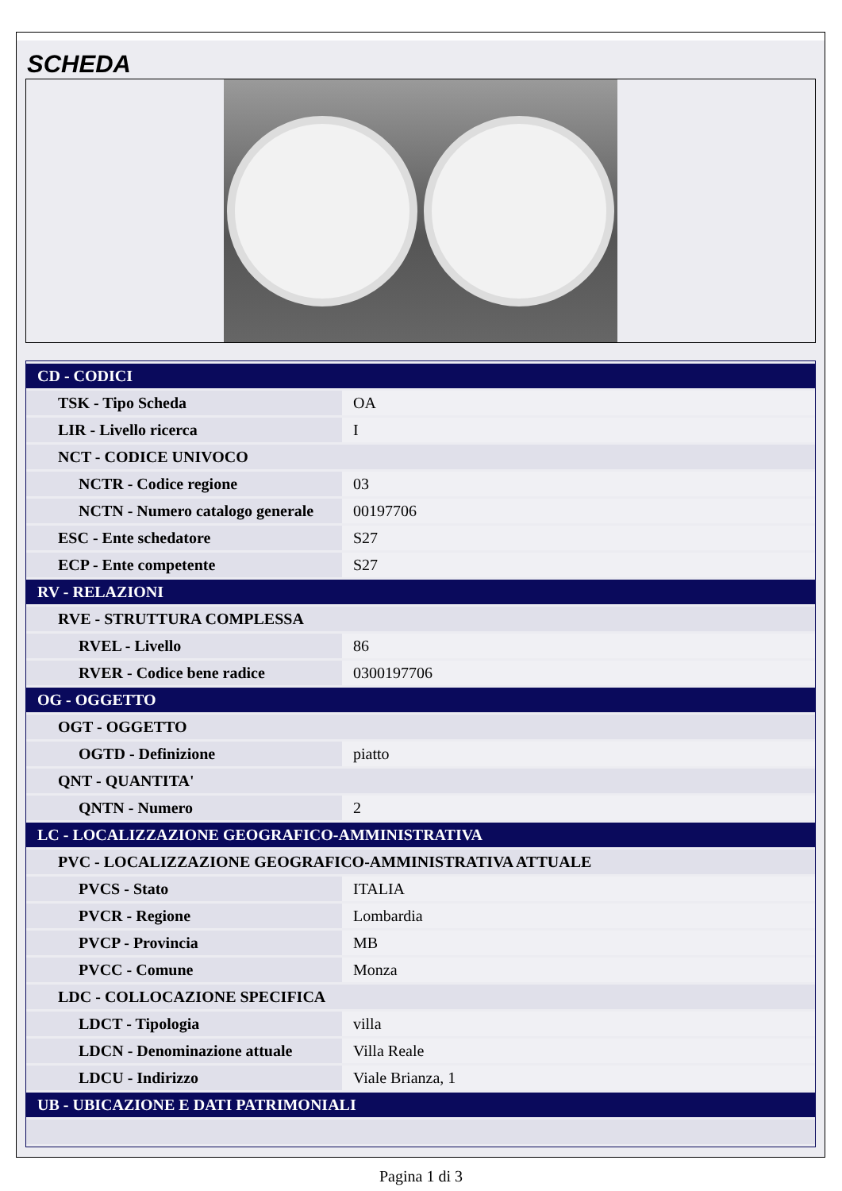SCHEDA
| CD - CODICI | |
| --- | --- |
| TSK - Tipo Scheda | OA |
| LIR - Livello ricerca | I |
| NCT - CODICE UNIVOCO | |
| NCTR - Codice regione | 03 |
| NCTN - Numero catalogo generale | 00197706 |
| ESC - Ente schedatore | S27 |
| ECP - Ente competente | S27 |
| RV - RELAZIONI | |
| RVE - STRUTTURA COMPLESSA | |
| RVEL - Livello | 86 |
| RVER - Codice bene radice | 0300197706 |
| OG - OGGETTO | |
| OGT - OGGETTO | |
| OGTD - Definizione | piatto |
| QNT - QUANTITA' | |
| QNTN - Numero | 2 |
| LC - LOCALIZZAZIONE GEOGRAFICO-AMMINISTRATIVA | |
| PVC - LOCALIZZAZIONE GEOGRAFICO-AMMINISTRATIVA ATTUALE | |
| PVCS - Stato | ITALIA |
| PVCR - Regione | Lombardia |
| PVCP - Provincia | MB |
| PVCC - Comune | Monza |
| LDC - COLLOCAZIONE SPECIFICA | |
| LDCT - Tipologia | villa |
| LDCN - Denominazione attuale | Villa Reale |
| LDCU - Indirizzo | Viale Brianza, 1 |
| UB - UBICAZIONE E DATI PATRIMONIALI | |
Pagina 1 di 3